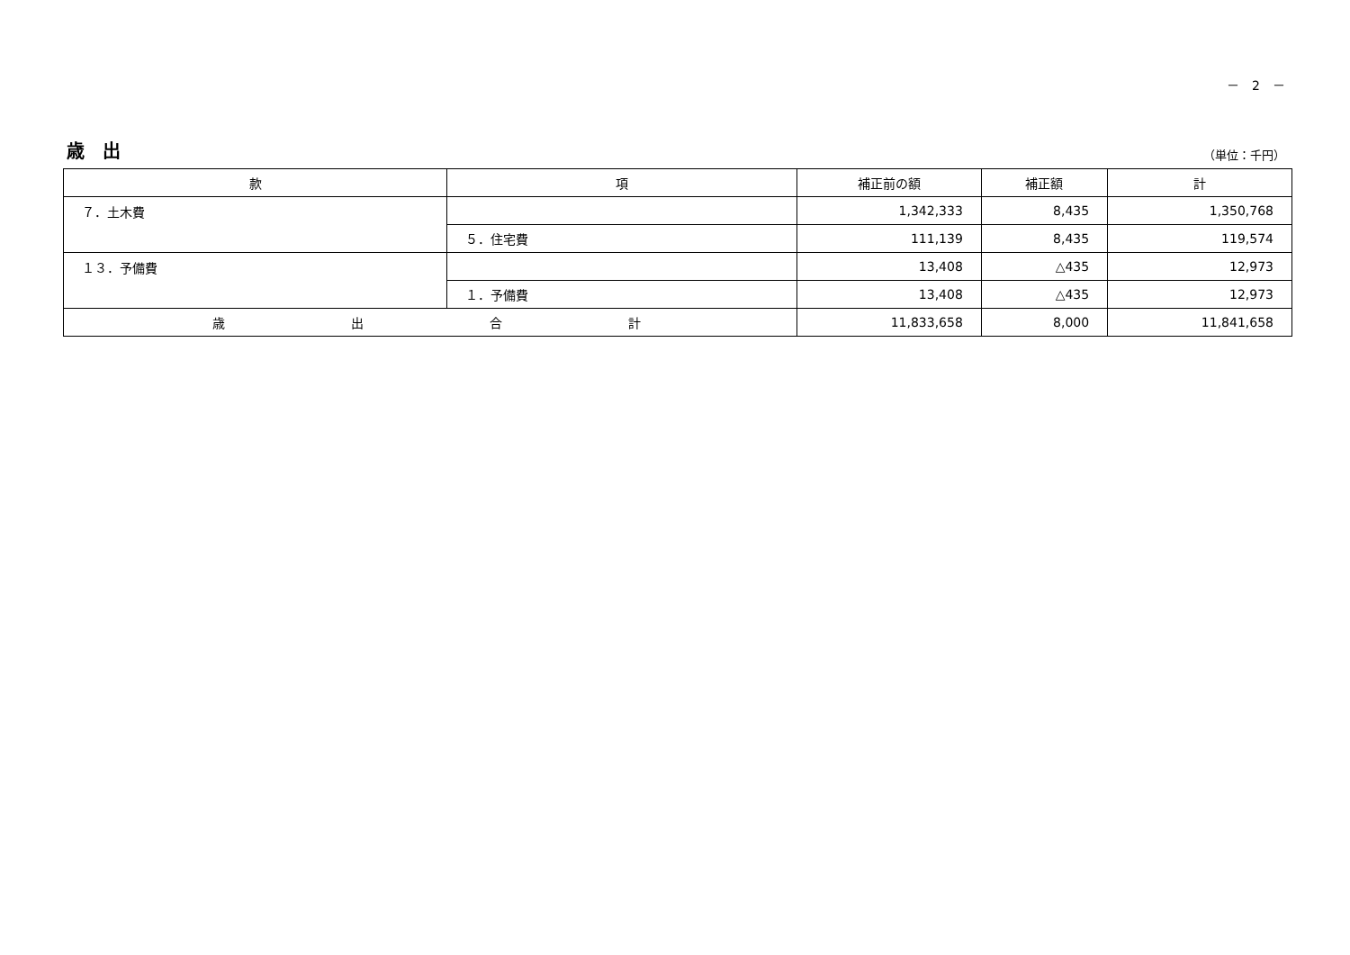－　2　－
歳　出
（単位：千円）
| 款 | 項 | 補正前の額 | 補正額 | 計 |
| --- | --- | --- | --- | --- |
| ７．土木費 | | 1,342,333 | 8,435 | 1,350,768 |
| | ５．住宅費 | 111,139 | 8,435 | 119,574 |
| １３．予備費 | | 13,408 | △435 | 12,973 |
| | １．予備費 | 13,408 | △435 | 12,973 |
| 歳 出 合 計 | | 11,833,658 | 8,000 | 11,841,658 |